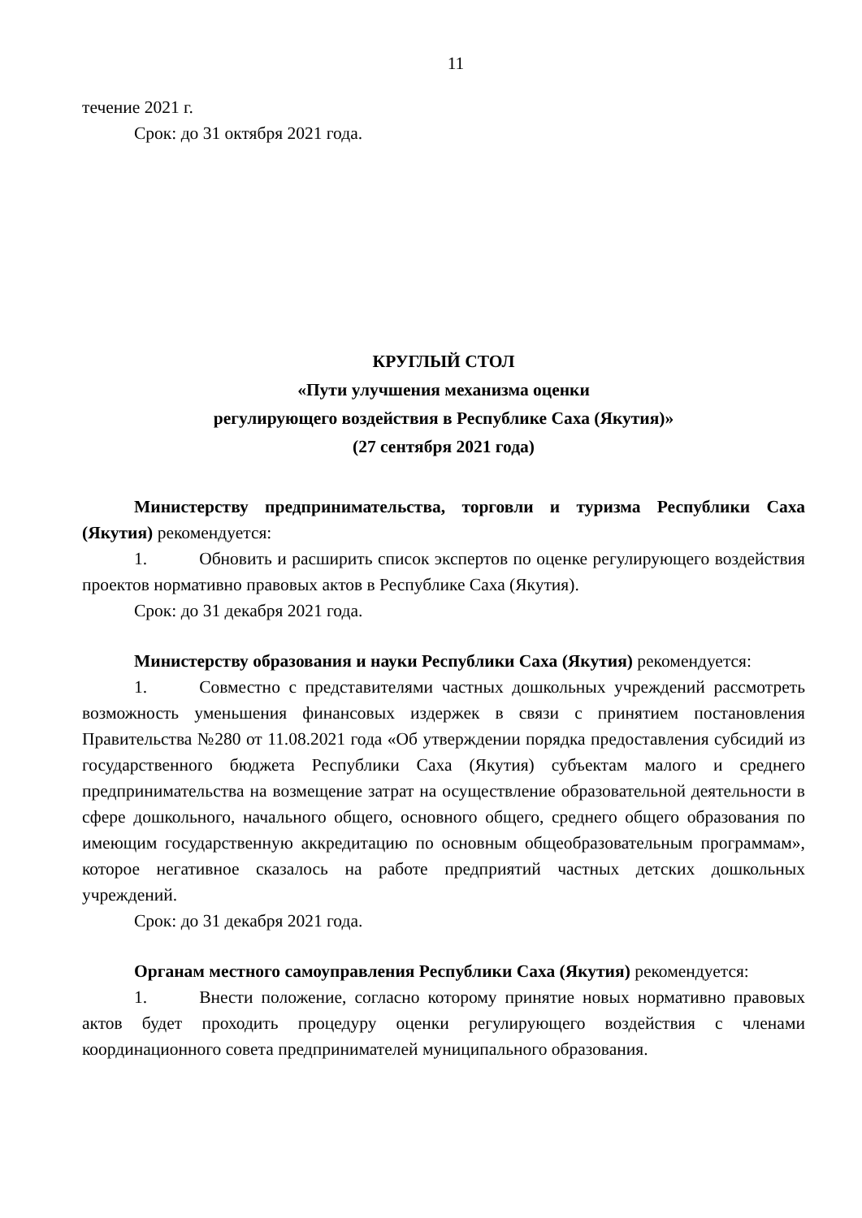11
течение 2021 г.
Срок: до 31 октября 2021 года.
КРУГЛЫЙ СТОЛ
«Пути улучшения механизма оценки
регулирующего воздействия в Республике Саха (Якутия)»
(27 сентября 2021 года)
Министерству предпринимательства, торговли и туризма Республики Саха (Якутия) рекомендуется:
1. Обновить и расширить список экспертов по оценке регулирующего воздействия проектов нормативно правовых актов в Республике Саха (Якутия).
Срок: до 31 декабря 2021 года.
Министерству образования и науки Республики Саха (Якутия) рекомендуется:
1. Совместно с представителями частных дошкольных учреждений рассмотреть возможность уменьшения финансовых издержек в связи с принятием постановления Правительства №280 от 11.08.2021 года «Об утверждении порядка предоставления субсидий из государственного бюджета Республики Саха (Якутия) субъектам малого и среднего предпринимательства на возмещение затрат на осуществление образовательной деятельности в сфере дошкольного, начального общего, основного общего, среднего общего образования по имеющим государственную аккредитацию по основным общеобразовательным программам», которое негативное сказалось на работе предприятий частных детских дошкольных учреждений.
Срок: до 31 декабря 2021 года.
Органам местного самоуправления Республики Саха (Якутия) рекомендуется:
1. Внести положение, согласно которому принятие новых нормативно правовых актов будет проходить процедуру оценки регулирующего воздействия с членами координационного совета предпринимателей муниципального образования.